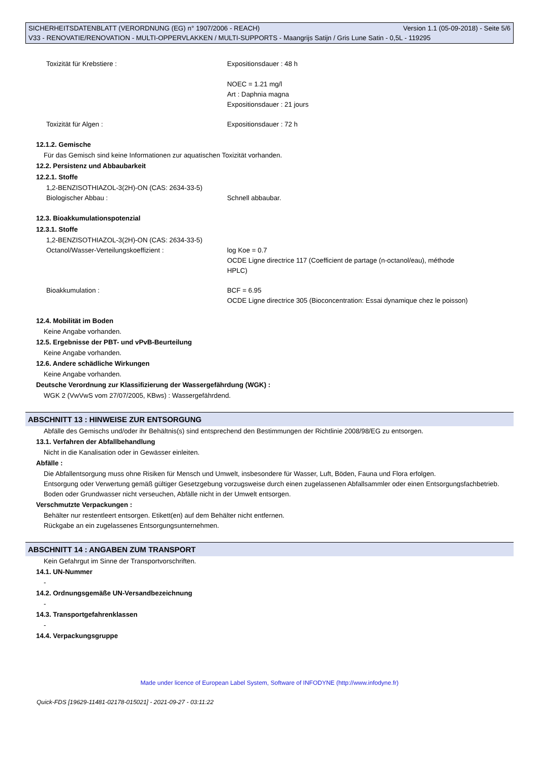SICHERHEITSDATENBLATT (VERORDNUNG (EG) n° 1907/2006 - REACH) Version 1.1 (05-09-2018) - Seite 5/6
V33 - RENOVATIE/RENOVATION - MULTI-OPPERVLAKKEN / MULTI-SUPPORTS - Maangrijs Satijn / Gris Lune Satin - 0,5L - 119295
Toxizität für Krebstiere : Expositionsdauer : 48 h
NOEC = 1.21 mg/l
Art : Daphnia magna
Expositionsdauer : 21 jours
Toxizität für Algen : Expositionsdauer : 72 h
12.1.2. Gemische
Für das Gemisch sind keine Informationen zur aquatischen Toxizität vorhanden.
12.2. Persistenz und Abbaubarkeit
12.2.1. Stoffe
1,2-BENZISOTHIAZOL-3(2H)-ON (CAS: 2634-33-5)
Biologischer Abbau : Schnell abbaubar.
12.3. Bioakkumulationspotenzial
12.3.1. Stoffe
1,2-BENZISOTHIAZOL-3(2H)-ON (CAS: 2634-33-5)
Octanol/Wasser-Verteilungskoeffizient : log Koe = 0.7
OCDE Ligne directrice 117 (Coefficient de partage (n-octanol/eau), méthode HPLC)
Bioakkumulation : BCF = 6.95
OCDE Ligne directrice 305 (Bioconcentration: Essai dynamique chez le poisson)
12.4. Mobilität im Boden
Keine Angabe vorhanden.
12.5. Ergebnisse der PBT- und vPvB-Beurteilung
Keine Angabe vorhanden.
12.6. Andere schädliche Wirkungen
Keine Angabe vorhanden.
Deutsche Verordnung zur Klassifizierung der Wassergefährdung (WGK) :
WGK 2 (VwVwS vom 27/07/2005, KBws) : Wassergefährdend.
ABSCHNITT 13 : HINWEISE ZUR ENTSORGUNG
Abfälle des Gemischs und/oder ihr Behältnis(s) sind entsprechend den Bestimmungen der Richtlinie 2008/98/EG zu entsorgen.
13.1. Verfahren der Abfallbehandlung
Nicht in die Kanalisation oder in Gewässer einleiten.
Abfälle :
Die Abfallentsorgung muss ohne Risiken für Mensch und Umwelt, insbesondere für Wasser, Luft, Böden, Fauna und Flora erfolgen.
Entsorgung oder Verwertung gemäß gültiger Gesetzgebung vorzugsweise durch einen zugelassenen Abfallsammler oder einen Entsorgungsfachbetrieb.
Boden oder Grundwasser nicht verseuchen, Abfälle nicht in der Umwelt entsorgen.
Verschmutzte Verpackungen :
Behälter nur restentleert entsorgen. Etikett(en) auf dem Behälter nicht entfernen.
Rückgabe an ein zugelassenes Entsorgungsunternehmen.
ABSCHNITT 14 : ANGABEN ZUM TRANSPORT
Kein Gefahrgut im Sinne der Transportvorschriften.
14.1. UN-Nummer
-
14.2. Ordnungsgemäße UN-Versandbezeichnung
-
14.3. Transportgefahrenklassen
-
14.4. Verpackungsgruppe
Made under licence of European Label System, Software of INFODYNE (http://www.infodyne.fr)
Quick-FDS [19629-11481-02178-015021] - 2021-09-27 - 03:11:22